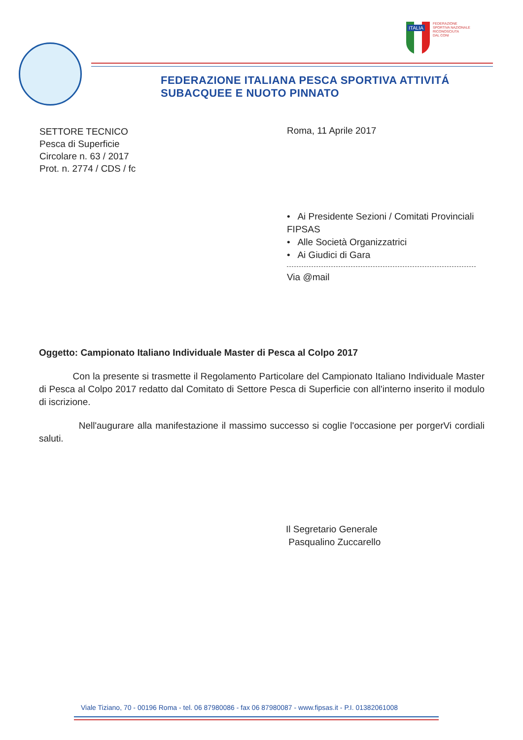FEDERAZIONE
SPORTIVA NAZIONALE
RICONOSCIUTA
DAL CONI
ITALIA
FEDERAZIONE ITALIANA PESCA SPORTIVA ATTIVITÁ SUBACQUEE E NUOTO PINNATO
SETTORE TECNICO
Pesca di Superficie
Circolare n. 63 / 2017
Prot. n. 2774 / CDS / fc
Roma, 11 Aprile 2017
• Ai Presidente Sezioni / Comitati Provinciali
FIPSAS
• Alle Società Organizzatrici
• Ai Giudici di Gara
Via @mail
Oggetto: Campionato Italiano Individuale Master di Pesca al Colpo 2017
Con la presente si trasmette il Regolamento Particolare del Campionato Italiano Individuale Master di Pesca al Colpo 2017 redatto dal Comitato di Settore Pesca di Superficie con all'interno inserito il modulo di iscrizione.
Nell'augurare alla manifestazione il massimo successo si coglie l'occasione per porgerVi cordiali saluti.
Il Segretario Generale
Pasqualino Zuccarello
Viale Tiziano, 70 - 00196 Roma - tel. 06 87980086 - fax 06 87980087 - www.fipsas.it - P.I. 01382061008